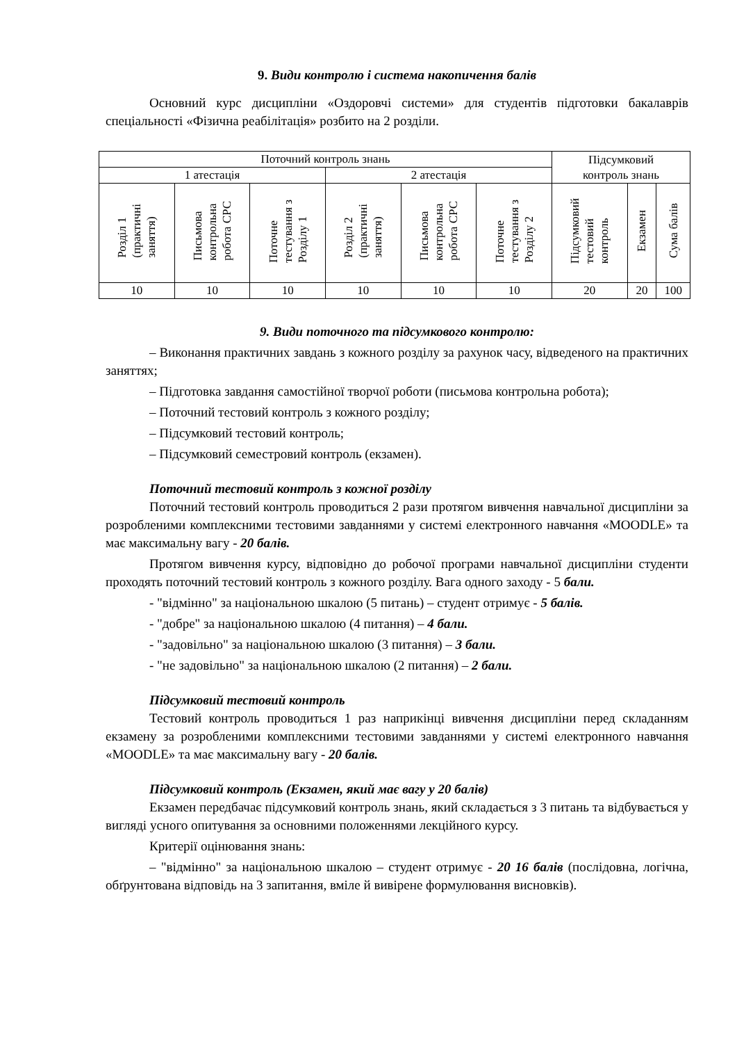9. Види контролю і система накопичення балів
Основний курс дисципліни «Оздоровчі системи» для студентів підготовки бакалаврів спеціальності «Фізична реабілітація» розбито на 2 розділи.
| Поточний контроль знань | | | | | | Підсумковий контроль знань | | |
| 1 атестація | | | 2 атестація | | | | | |
| Розділ 1 (практичні заняття) | Письмова контрольна робота СРС | Поточне тестування з Розділу 1 | Розділ 2 (практичні заняття) | Письмова контрольна робота СРС | Поточне тестування з Розділу 2 | Підсумковий тестовий контроль | Екзамен | Сума балів |
| 10 | 10 | 10 | 10 | 10 | 10 | 20 | 20 | 100 |
9. Види поточного та підсумкового контролю:
– Виконання практичних завдань з кожного розділу за рахунок часу, відведеного на практичних заняттях;
– Підготовка завдання самостійної творчої роботи (письмова контрольна робота);
– Поточний тестовий контроль з кожного розділу;
– Підсумковий тестовий контроль;
– Підсумковий семестровий контроль (екзамен).
Поточний тестовий контроль з кожної розділу
Поточний тестовий контроль проводиться 2 рази протягом вивчення навчальної дисципліни за розробленими комплексними тестовими завданнями у системі електронного навчання «MOODLE» та має максимальну вагу - 20 балів.
Протягом вивчення курсу, відповідно до робочої програми навчальної дисципліни студенти проходять поточний тестовий контроль з кожного розділу. Вага одного заходу - 5 бали.
- "відмінно" за національною шкалою (5 питань) – студент отримує - 5 балів.
- "добре" за національною шкалою (4 питання) – 4 бали.
- "задовільно" за національною шкалою (3 питання) – 3 бали.
- "не задовільно" за національною шкалою (2 питання) – 2 бали.
Підсумковий тестовий контроль
Тестовий контроль проводиться 1 раз наприкінці вивчення дисципліни перед складанням екзамену за розробленими комплексними тестовими завданнями у системі електронного навчання «MOODLE» та має максимальну вагу - 20 балів.
Підсумковий контроль (Екзамен, який має вагу у 20 балів)
Екзамен передбачає підсумковий контроль знань, який складається з 3 питань та відбувається у вигляді усного опитування за основними положеннями лекційного курсу.
Критерії оцінювання знань:
– "відмінно" за національною шкалою – студент отримує - 20 16 балів (послідовна, логічна, обґрунтована відповідь на 3 запитання, вміле й вивірене формулювання висновків).